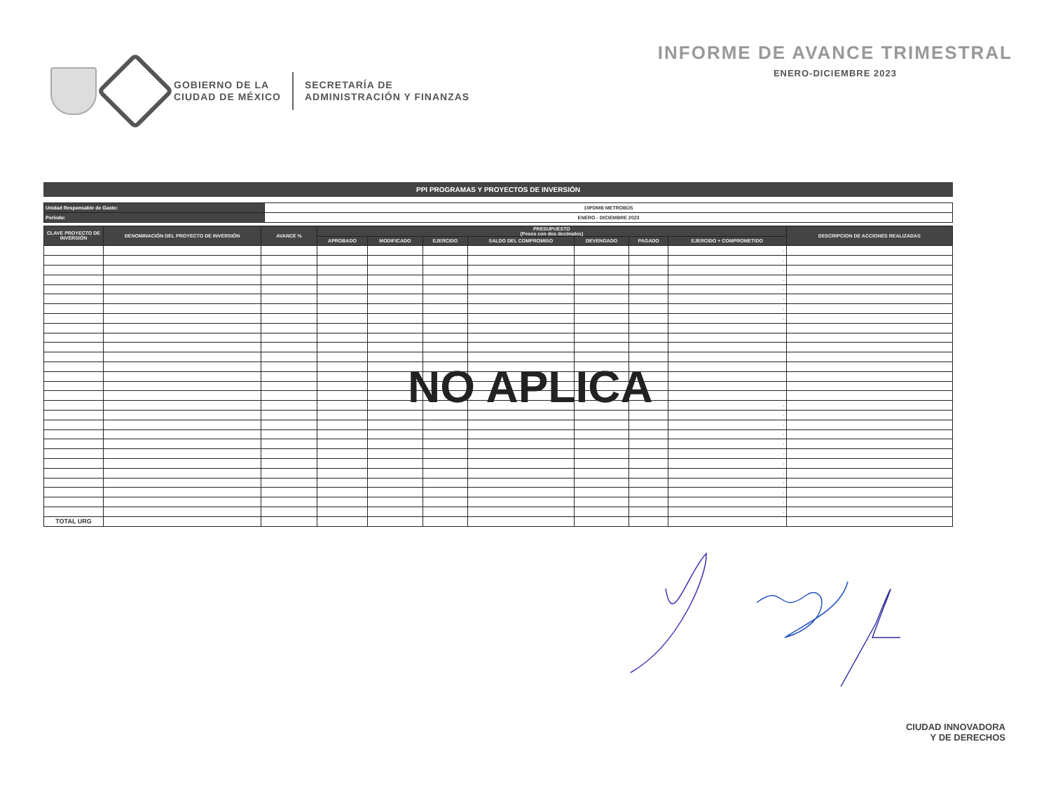GOBIERNO DE LA
CIUDAD DE MÉXICO
SECRETARÍA DE
ADMINISTRACIÓN Y FINANZAS
INFORME DE AVANCE TRIMESTRAL
ENERO-DICIEMBRE 2023
PPI PROGRAMAS Y PROYECTOS DE INVERSIÓN
| Unidad Responsable de Gasto: | 10PDMB METROBÚS |
| Período: | ENERO - DICIEMBRE 2023 |
| CLAVE PROYECTO DE INVERSIÓN | DENOMINACIÓN DEL PROYECTO DE INVERSIÓN | AVANCE % | PRESUPUESTO (Pesos con dos decimales) | | | | | | | DESCRIPCION DE ACCIONES REALIZADAS |
| --- | --- | --- | --- | --- | --- | --- | --- | --- | --- | --- |
| | | | APROBADO | MODIFICADO | EJERCIDO | SALDO DEL COMPROMISO | DEVENGADO | PAGADO | EJERCIDO + COMPROMETIDO | |
| | | | | | | | | | - | |
| | | | | | | | | | - | |
| | | | | | | | | | - | |
| | | | | | | | | | - | |
| | | | | | | | | | - | |
| | | | | | | | | | - | |
| | | | | | | | | | - | |
| | | | | | | | | | - | |
| | | | | | | | | | - | |
| | | | | | | | | | - | |
| | | | | | | | | | - | |
| | | | | | | | | | - | |
| | | | | | | | | | - | |
| | | | | | | | | | - | |
| | | | | | | | | | - | |
| | | | | | | | | | - | |
| | | | | | | | | | - | |
| | | | | | | | | | - | |
| | | | | | | | | | - | |
| | | | | | | | | | - | |
| TOTAL URG | | | | | | | | | | |
NO APLICA
CIUDAD INNOVADORA
Y DE DERECHOS